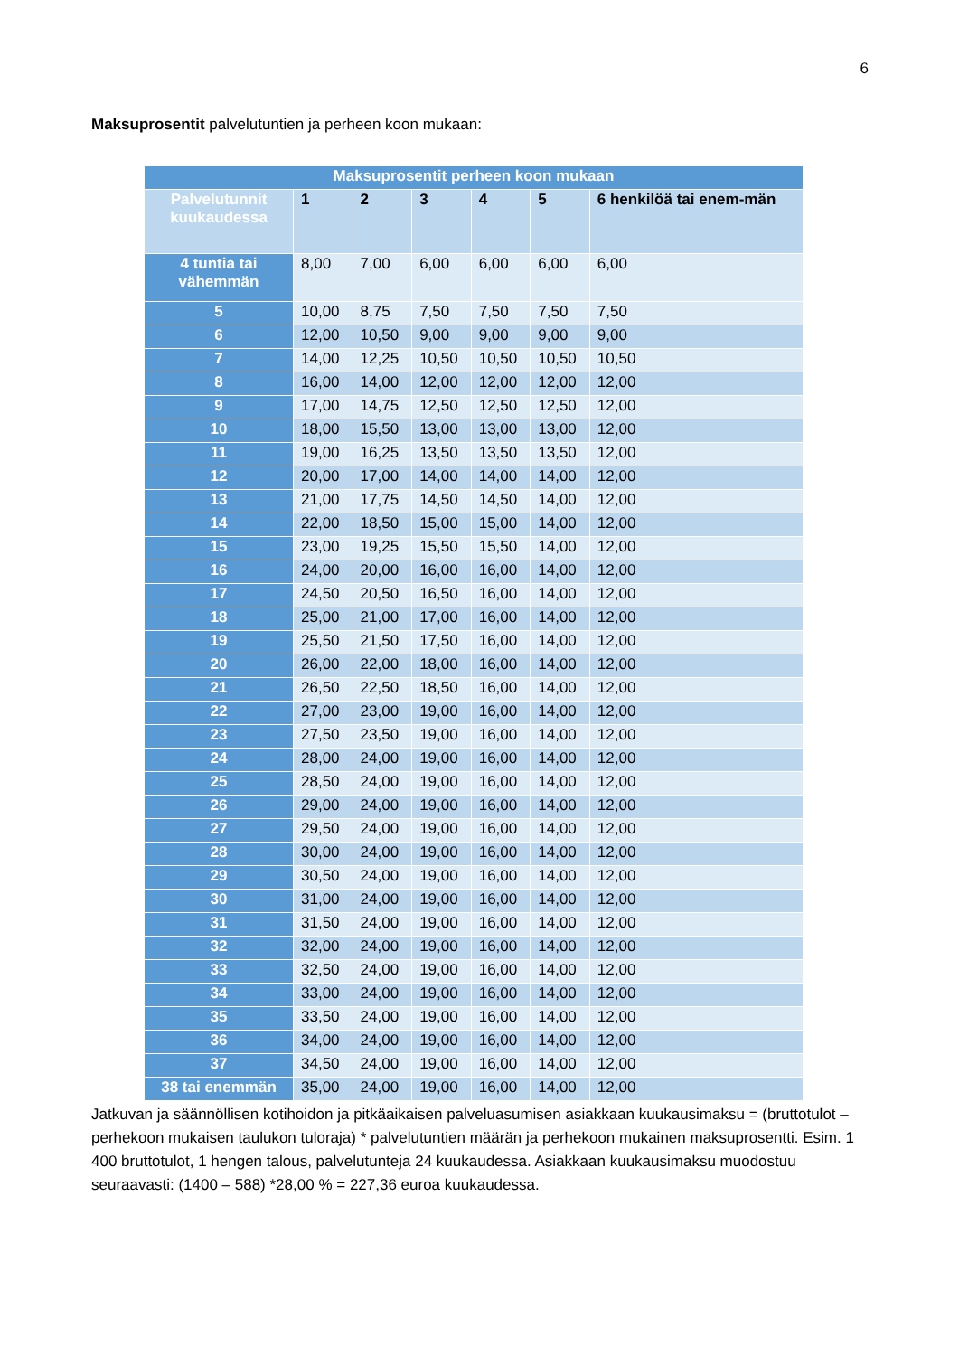6
Maksuprosentit palvelutuntien ja perheen koon mukaan:
| Maksuprosentit perheen koon mukaan | | | | | | |
| --- | --- | --- | --- | --- | --- | --- |
| Palvelutunnit kuukaudessa | 1 | 2 | 3 | 4 | 5 | 6 henkilöä tai enem-män |
| 4 tuntia tai vähemmän | 8,00 | 7,00 | 6,00 | 6,00 | 6,00 | 6,00 |
| 5 | 10,00 | 8,75 | 7,50 | 7,50 | 7,50 | 7,50 |
| 6 | 12,00 | 10,50 | 9,00 | 9,00 | 9,00 | 9,00 |
| 7 | 14,00 | 12,25 | 10,50 | 10,50 | 10,50 | 10,50 |
| 8 | 16,00 | 14,00 | 12,00 | 12,00 | 12,00 | 12,00 |
| 9 | 17,00 | 14,75 | 12,50 | 12,50 | 12,50 | 12,00 |
| 10 | 18,00 | 15,50 | 13,00 | 13,00 | 13,00 | 12,00 |
| 11 | 19,00 | 16,25 | 13,50 | 13,50 | 13,50 | 12,00 |
| 12 | 20,00 | 17,00 | 14,00 | 14,00 | 14,00 | 12,00 |
| 13 | 21,00 | 17,75 | 14,50 | 14,50 | 14,00 | 12,00 |
| 14 | 22,00 | 18,50 | 15,00 | 15,00 | 14,00 | 12,00 |
| 15 | 23,00 | 19,25 | 15,50 | 15,50 | 14,00 | 12,00 |
| 16 | 24,00 | 20,00 | 16,00 | 16,00 | 14,00 | 12,00 |
| 17 | 24,50 | 20,50 | 16,50 | 16,00 | 14,00 | 12,00 |
| 18 | 25,00 | 21,00 | 17,00 | 16,00 | 14,00 | 12,00 |
| 19 | 25,50 | 21,50 | 17,50 | 16,00 | 14,00 | 12,00 |
| 20 | 26,00 | 22,00 | 18,00 | 16,00 | 14,00 | 12,00 |
| 21 | 26,50 | 22,50 | 18,50 | 16,00 | 14,00 | 12,00 |
| 22 | 27,00 | 23,00 | 19,00 | 16,00 | 14,00 | 12,00 |
| 23 | 27,50 | 23,50 | 19,00 | 16,00 | 14,00 | 12,00 |
| 24 | 28,00 | 24,00 | 19,00 | 16,00 | 14,00 | 12,00 |
| 25 | 28,50 | 24,00 | 19,00 | 16,00 | 14,00 | 12,00 |
| 26 | 29,00 | 24,00 | 19,00 | 16,00 | 14,00 | 12,00 |
| 27 | 29,50 | 24,00 | 19,00 | 16,00 | 14,00 | 12,00 |
| 28 | 30,00 | 24,00 | 19,00 | 16,00 | 14,00 | 12,00 |
| 29 | 30,50 | 24,00 | 19,00 | 16,00 | 14,00 | 12,00 |
| 30 | 31,00 | 24,00 | 19,00 | 16,00 | 14,00 | 12,00 |
| 31 | 31,50 | 24,00 | 19,00 | 16,00 | 14,00 | 12,00 |
| 32 | 32,00 | 24,00 | 19,00 | 16,00 | 14,00 | 12,00 |
| 33 | 32,50 | 24,00 | 19,00 | 16,00 | 14,00 | 12,00 |
| 34 | 33,00 | 24,00 | 19,00 | 16,00 | 14,00 | 12,00 |
| 35 | 33,50 | 24,00 | 19,00 | 16,00 | 14,00 | 12,00 |
| 36 | 34,00 | 24,00 | 19,00 | 16,00 | 14,00 | 12,00 |
| 37 | 34,50 | 24,00 | 19,00 | 16,00 | 14,00 | 12,00 |
| 38 tai enemmän | 35,00 | 24,00 | 19,00 | 16,00 | 14,00 | 12,00 |
Jatkuvan ja säännöllisen kotihoidon ja pitkäaikaisen palveluasumisen asiakkaan kuukausimaksu = (bruttotulot – perhekoon mukaisen taulukon tuloraja) * palvelutuntien määrän ja perhekoon mukainen maksuprosentti. Esim. 1 400 bruttotulot, 1 hengen talous, palvelutunteja 24 kuukaudessa. Asiakkaan kuukausimaksu muodostuu seuraavasti: (1400 – 588) *28,00 % = 227,36 euroa kuukaudessa.